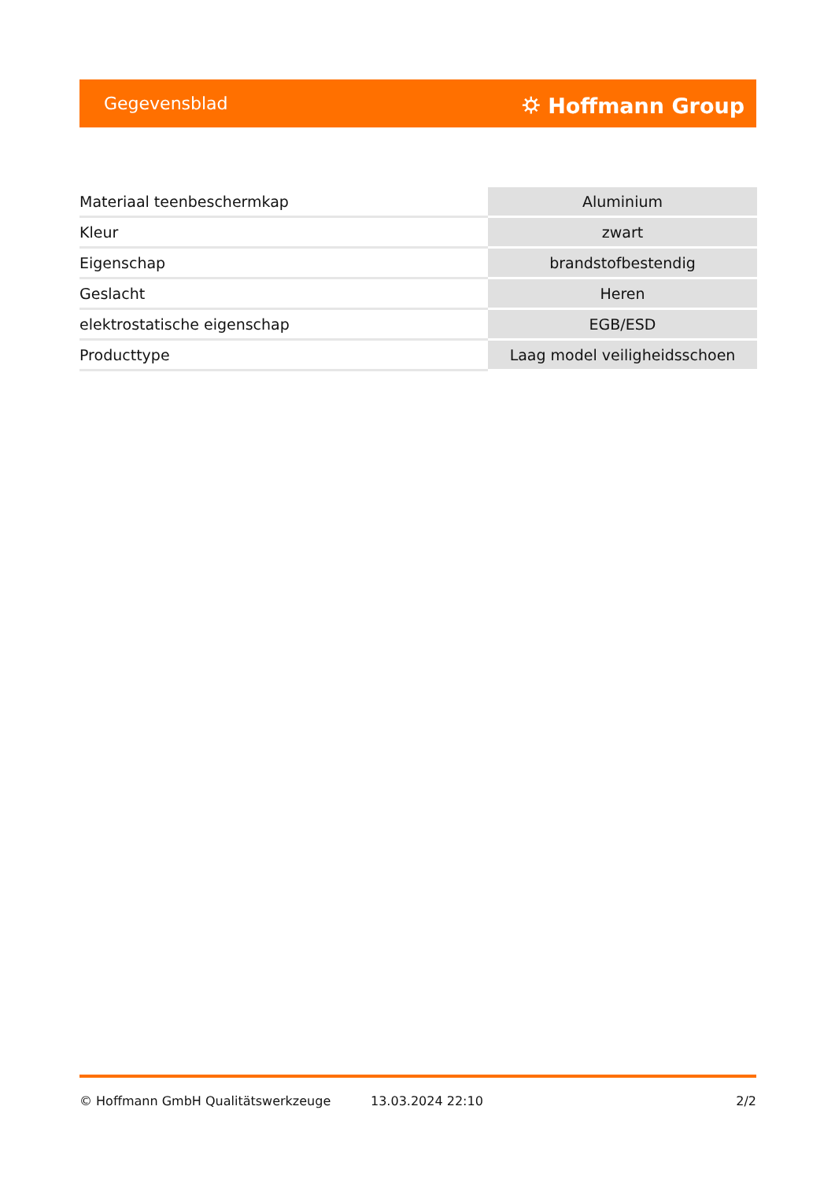Gegevensblad ⛭ Hoffmann Group
| Materiaal teenbeschermkap | Aluminium |
| Kleur | zwart |
| Eigenschap | brandstofbestendig |
| Geslacht | Heren |
| elektrostatische eigenschap | EGB/ESD |
| Producttype | Laag model veiligheidsschoen |
© Hoffmann GmbH Qualitätswerkzeuge 13.03.2024 22:10 2/2